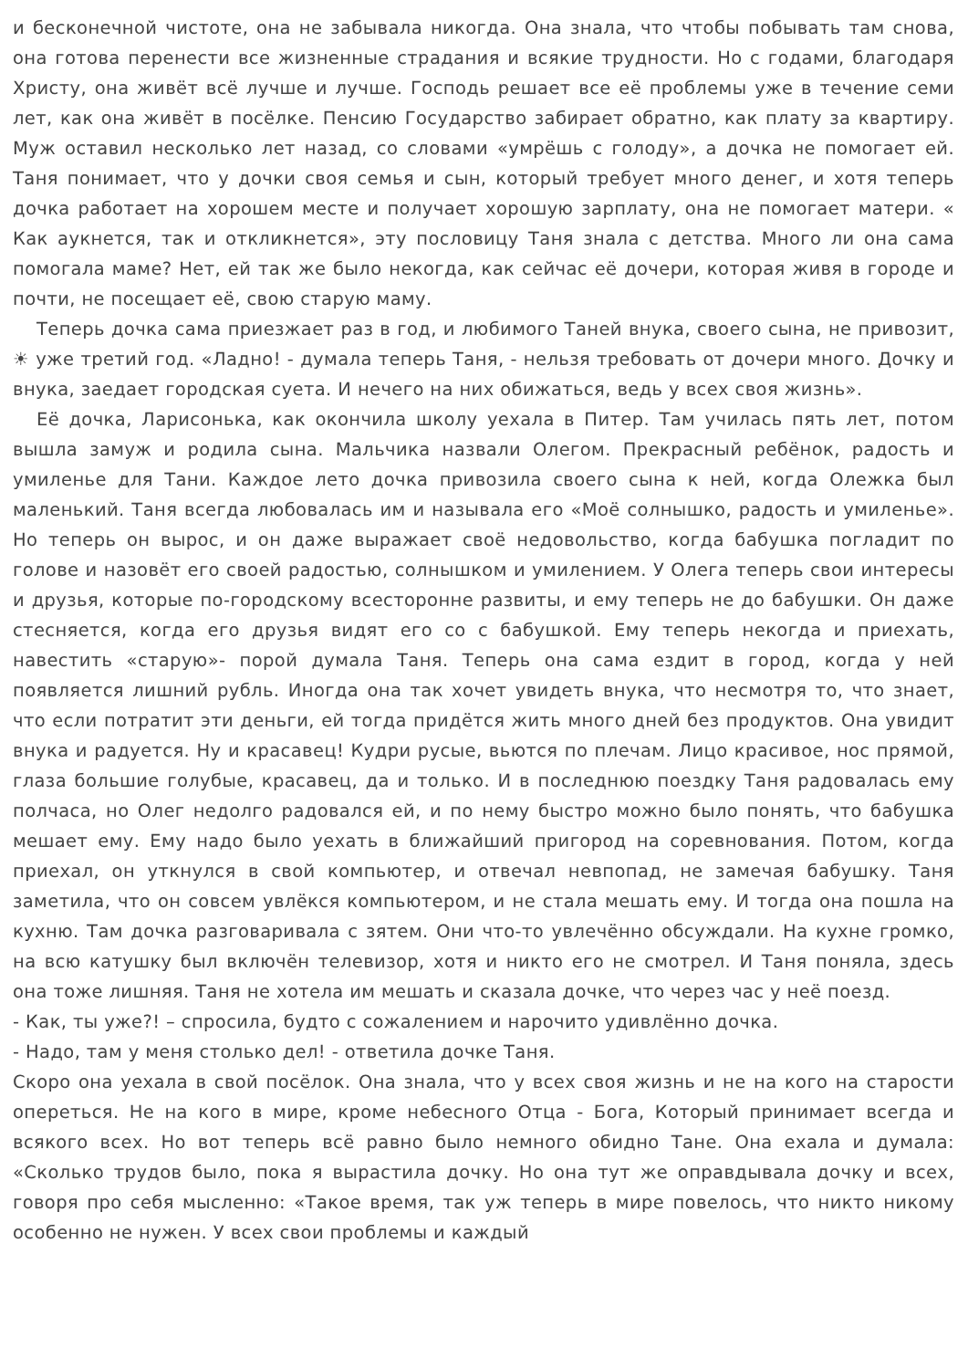и бесконечной чистоте, она не забывала никогда. Она знала, что чтобы побывать там снова, она готова перенести все жизненные страдания и всякие трудности. Но с годами, благодаря Христу, она живёт всё лучше и лучше. Господь решает все её проблемы уже в течение семи лет, как она живёт в посёлке. Пенсию Государство забирает обратно, как плату за квартиру. Муж оставил несколько лет назад, со словами «умрёшь с голоду», а дочка не помогает ей. Таня понимает, что у дочки своя семья и сын, который требует много денег, и хотя теперь дочка работает на хорошем месте и получает хорошую зарплату, она не помогает матери. « Как аукнется, так и откликнется», эту пословицу Таня знала с детства. Много ли она сама помогала маме? Нет, ей так же было некогда, как сейчас её дочери, которая живя в городе и почти, не посещает её, свою старую маму.
Теперь дочка сама приезжает раз в год, и любимого Таней внука, своего сына, не привозит, ☀ уже третий год. «Ладно! - думала теперь Таня, - нельзя требовать от дочери много. Дочку и внука, заедает городская суета. И нечего на них обижаться, ведь у всех своя жизнь».
Её дочка, Ларисонька, как окончила школу уехала в Питер. Там училась пять лет, потом вышла замуж и родила сына. Мальчика назвали Олегом. Прекрасный ребёнок, радость и умиленье для Тани. Каждое лето дочка привозила своего сына к ней, когда Олежка был маленький. Таня всегда любовалась им и называла его «Моё солнышко, радость и умиленье». Но теперь он вырос, и он даже выражает своё недовольство, когда бабушка погладит по голове и назовёт его своей радостью, солнышком и умилением. У Олега теперь свои интересы и друзья, которые по-городскому всесторонне развиты, и ему теперь не до бабушки. Он даже стесняется, когда его друзья видят его со с бабушкой. Ему теперь некогда и приехать, навестить «старую»- порой думала Таня. Теперь она сама ездит в город, когда у ней появляется лишний рубль. Иногда она так хочет увидеть внука, что несмотря то, что знает, что если потратит эти деньги, ей тогда придётся жить много дней без продуктов. Она увидит внука и радуется. Ну и красавец! Кудри русые, вьются по плечам. Лицо красивое, нос прямой, глаза большие голубые, красавец, да и только. И в последнюю поездку Таня радовалась ему полчаса, но Олег недолго радовался ей, и по нему быстро можно было понять, что бабушка мешает ему. Ему надо было уехать в ближайший пригород на соревнования. Потом, когда приехал, он уткнулся в свой компьютер, и отвечал невпопад, не замечая бабушку. Таня заметила, что он совсем увлёкся компьютером, и не стала мешать ему. И тогда она пошла на кухню. Там дочка разговаривала с зятем. Они что-то увлечённо обсуждали. На кухне громко, на всю катушку был включён телевизор, хотя и никто его не смотрел. И Таня поняла, здесь она тоже лишняя. Таня не хотела им мешать и сказала дочке, что через час у неё поезд.
- Как, ты уже?! – спросила, будто с сожалением и нарочито удивлённо дочка.
- Надо, там у меня столько дел! - ответила дочке Таня.
Скоро она уехала в свой посёлок. Она знала, что у всех своя жизнь и не на кого на старости опереться. Не на кого в мире, кроме небесного Отца - Бога, Который принимает всегда и всякого всех. Но вот теперь всё равно было немного обидно Тане. Она ехала и думала: «Сколько трудов было, пока я вырастила дочку. Но она тут же оправдывала дочку и всех, говоря про себя мысленно: «Такое время, так уж теперь в мире повелось, что никто никому особенно не нужен. У всех свои проблемы и каждый